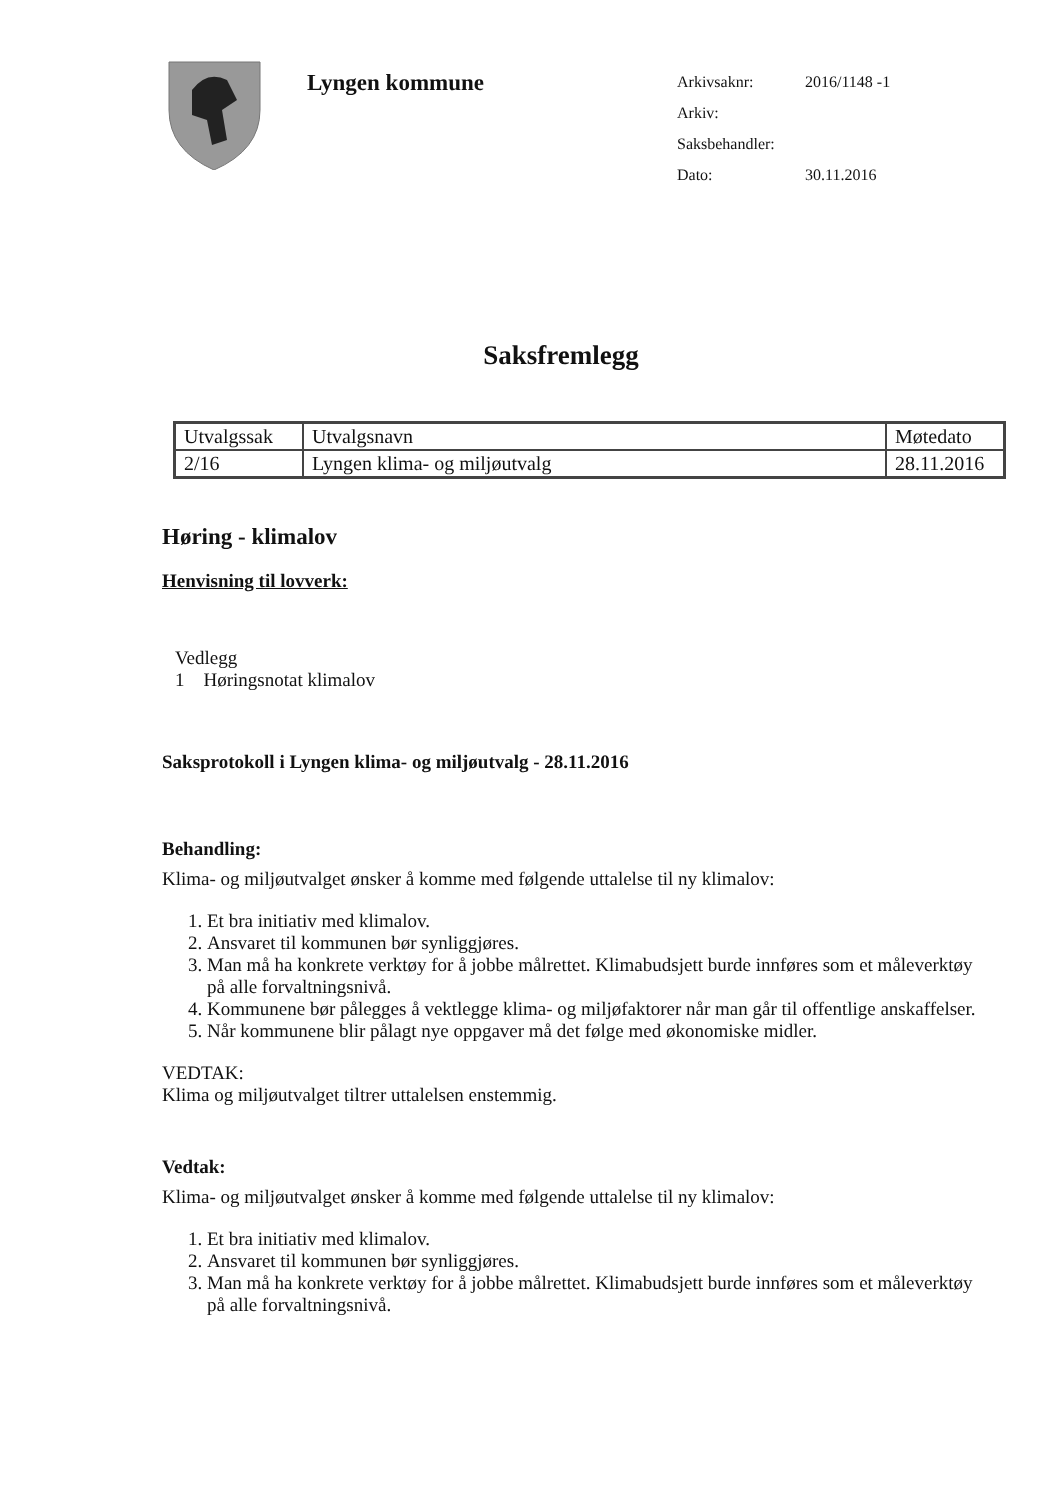Lyngen kommune
Arkivsaknr: 2016/1148 -1
Arkiv:
Saksbehandler:
Dato: 30.11.2016
Saksfremlegg
| Utvalgssak | Utvalgsnavn | Møtedato |
| 2/16 | Lyngen klima- og miljøutvalg | 28.11.2016 |
Høring - klimalov
Henvisning til lovverk:
Vedlegg
1 Høringsnotat klimalov
Saksprotokoll i Lyngen klima- og miljøutvalg - 28.11.2016
Behandling:
Klima- og miljøutvalget ønsker å komme med følgende uttalelse til ny klimalov:
1. Et bra initiativ med klimalov.
2. Ansvaret til kommunen bør synliggjøres.
3. Man må ha konkrete verktøy for å jobbe målrettet. Klimabudsjett burde innføres som et måleverktøy på alle forvaltningsnivå.
4. Kommunene bør pålegges å vektlegge klima- og miljøfaktorer når man går til offentlige anskaffelser.
5. Når kommunene blir pålagt nye oppgaver må det følge med økonomiske midler.
VEDTAK:
Klima og miljøutvalget tiltrer uttalelsen enstemmig.
Vedtak:
Klima- og miljøutvalget ønsker å komme med følgende uttalelse til ny klimalov:
1. Et bra initiativ med klimalov.
2. Ansvaret til kommunen bør synliggjøres.
3. Man må ha konkrete verktøy for å jobbe målrettet. Klimabudsjett burde innføres som et måleverktøy på alle forvaltningsnivå.